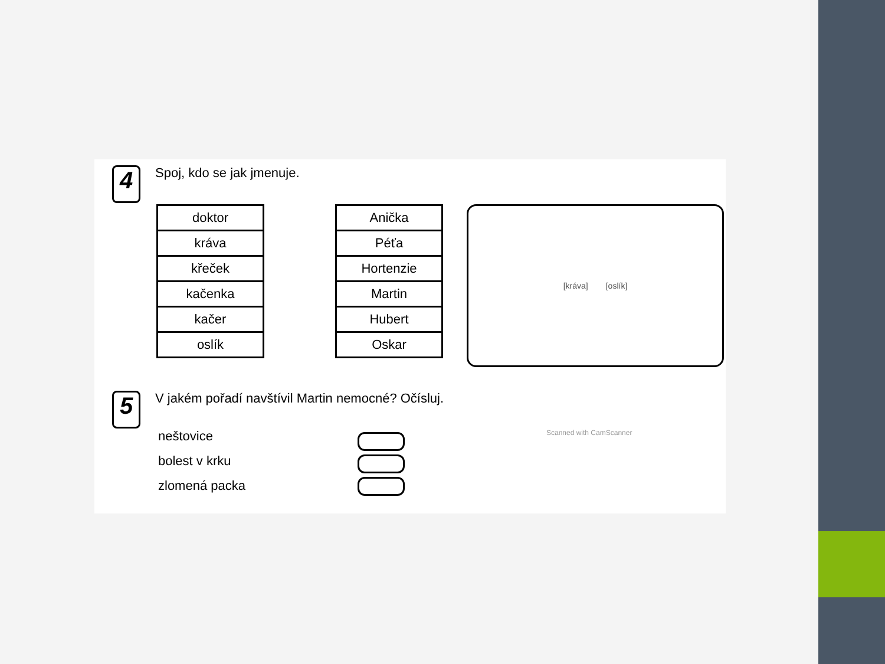4
Spoj, kdo se jak jmenuje.
| doktor |
| kráva |
| křeček |
| kačenka |
| kačer |
| oslík |
| Anička |
| Péťa |
| Hortenzie |
| Martin |
| Hubert |
| Oskar |
[kráva] [oslík]
5
V jakém pořadí navštívil Martin nemocné? Očísluj.
neštovice
bolest v krku
zlomená packa
Scanned with CamScanner